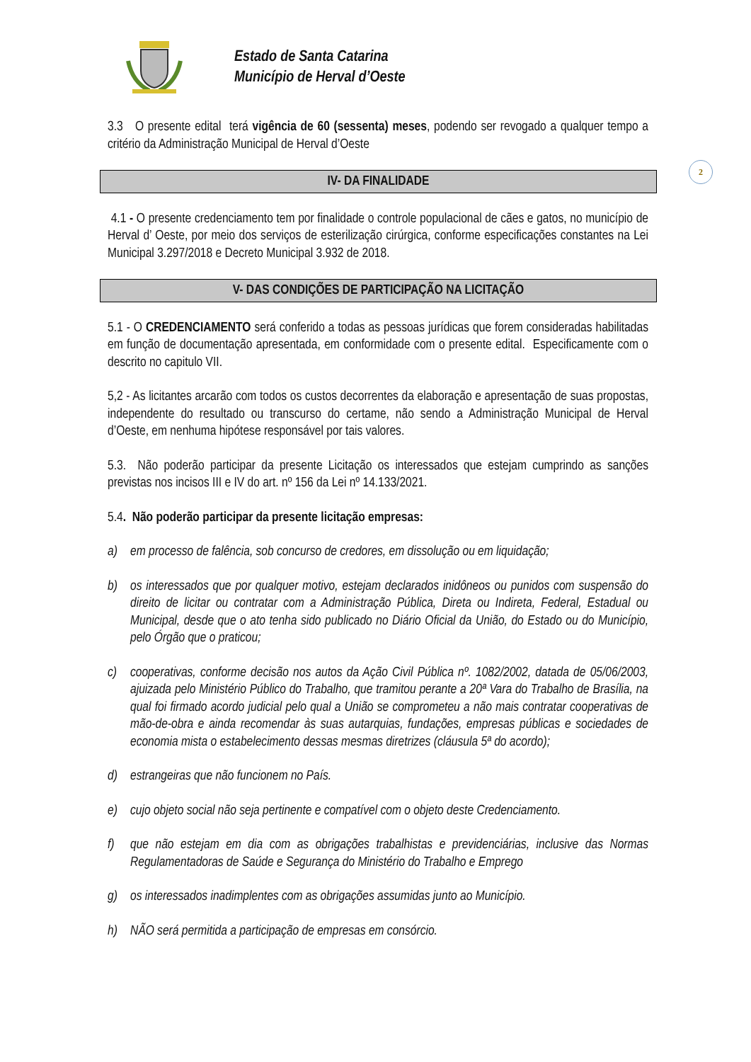Estado de Santa Catarina
Município de Herval d’Oeste
2
3.3 O presente edital terá vigência de 60 (sessenta) meses, podendo ser revogado a qualquer tempo a critério da Administração Municipal de Herval d’Oeste
IV- DA FINALIDADE
4.1 - O presente credenciamento tem por finalidade o controle populacional de cães e gatos, no município de Herval d’ Oeste, por meio dos serviços de esterilização cirúrgica, conforme especificações constantes na Lei Municipal 3.297/2018 e Decreto Municipal 3.932 de 2018.
V- DAS CONDIÇÕES DE PARTICIPAÇÃO NA LICITAÇÃO
5.1 - O CREDENCIAMENTO será conferido a todas as pessoas jurídicas que forem consideradas habilitadas em função de documentação apresentada, em conformidade com o presente edital. Especificamente com o descrito no capitulo VII.
5,2 - As licitantes arcarão com todos os custos decorrentes da elaboração e apresentação de suas propostas, independente do resultado ou transcurso do certame, não sendo a Administração Municipal de Herval d’Oeste, em nenhuma hipótese responsável por tais valores.
5.3. Não poderão participar da presente Licitação os interessados que estejam cumprindo as sanções previstas nos incisos III e IV do art. nº 156 da Lei nº 14.133/2021.
5.4. Não poderão participar da presente licitação empresas:
a) em processo de falência, sob concurso de credores, em dissolução ou em liquidação;
b) os interessados que por qualquer motivo, estejam declarados inidôneos ou punidos com suspensão do direito de licitar ou contratar com a Administração Pública, Direta ou Indireta, Federal, Estadual ou Municipal, desde que o ato tenha sido publicado no Diário Oficial da União, do Estado ou do Município, pelo Órgão que o praticou;
c) cooperativas, conforme decisão nos autos da Ação Civil Pública nº. 1082/2002, datada de 05/06/2003, ajuizada pelo Ministério Público do Trabalho, que tramitou perante a 20ª Vara do Trabalho de Brasília, na qual foi firmado acordo judicial pelo qual a União se comprometeu a não mais contratar cooperativas de mão-de-obra e ainda recomendar às suas autarquias, fundações, empresas públicas e sociedades de economia mista o estabelecimento dessas mesmas diretrizes (cláusula 5ª do acordo);
d) estrangeiras que não funcionem no País.
e) cujo objeto social não seja pertinente e compatível com o objeto deste Credenciamento.
f) que não estejam em dia com as obrigações trabalhistas e previdenciárias, inclusive das Normas Regulamentadoras de Saúde e Segurança do Ministério do Trabalho e Emprego
g) os interessados inadimplentes com as obrigações assumidas junto ao Município.
h) NÃO será permitida a participação de empresas em consórcio.